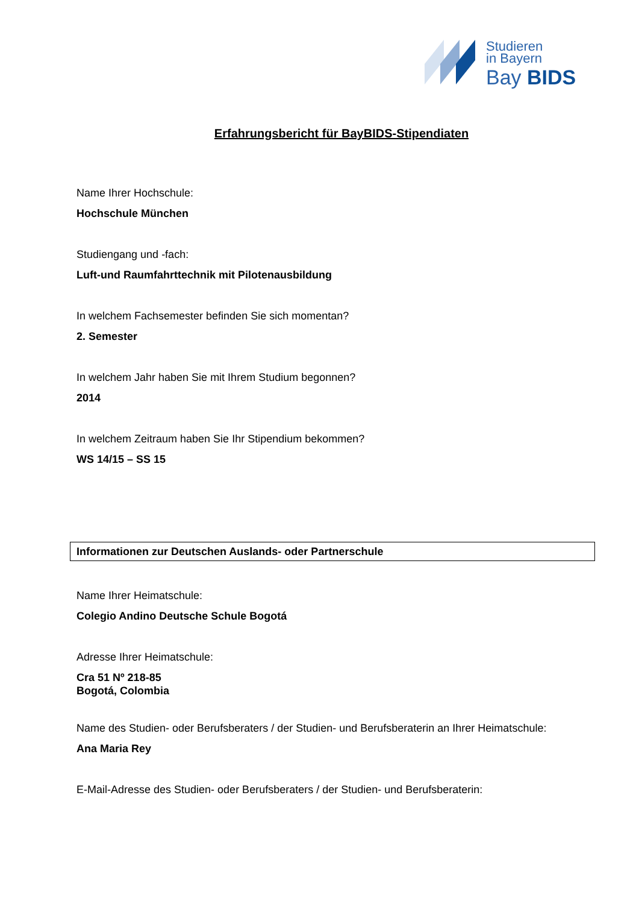Studieren
in Bayern
Bay BIDS
Erfahrungsbericht für BayBIDS-Stipendiaten
Name Ihrer Hochschule:
Hochschule München
Studiengang und -fach:
Luft-und Raumfahrttechnik mit Pilotenausbildung
In welchem Fachsemester befinden Sie sich momentan?
2. Semester
In welchem Jahr haben Sie mit Ihrem Studium begonnen?
2014
In welchem Zeitraum haben Sie Ihr Stipendium bekommen?
WS 14/15 – SS 15
Informationen zur Deutschen Auslands- oder Partnerschule
Name Ihrer Heimatschule:
Colegio Andino Deutsche Schule Bogotá
Adresse Ihrer Heimatschule:
Cra 51 Nº 218-85
Bogotá, Colombia
Name des Studien- oder Berufsberaters / der Studien- und Berufsberaterin an Ihrer Heimatschule:
Ana Maria Rey
E-Mail-Adresse des Studien- oder Berufsberaters / der Studien- und Berufsberaterin: